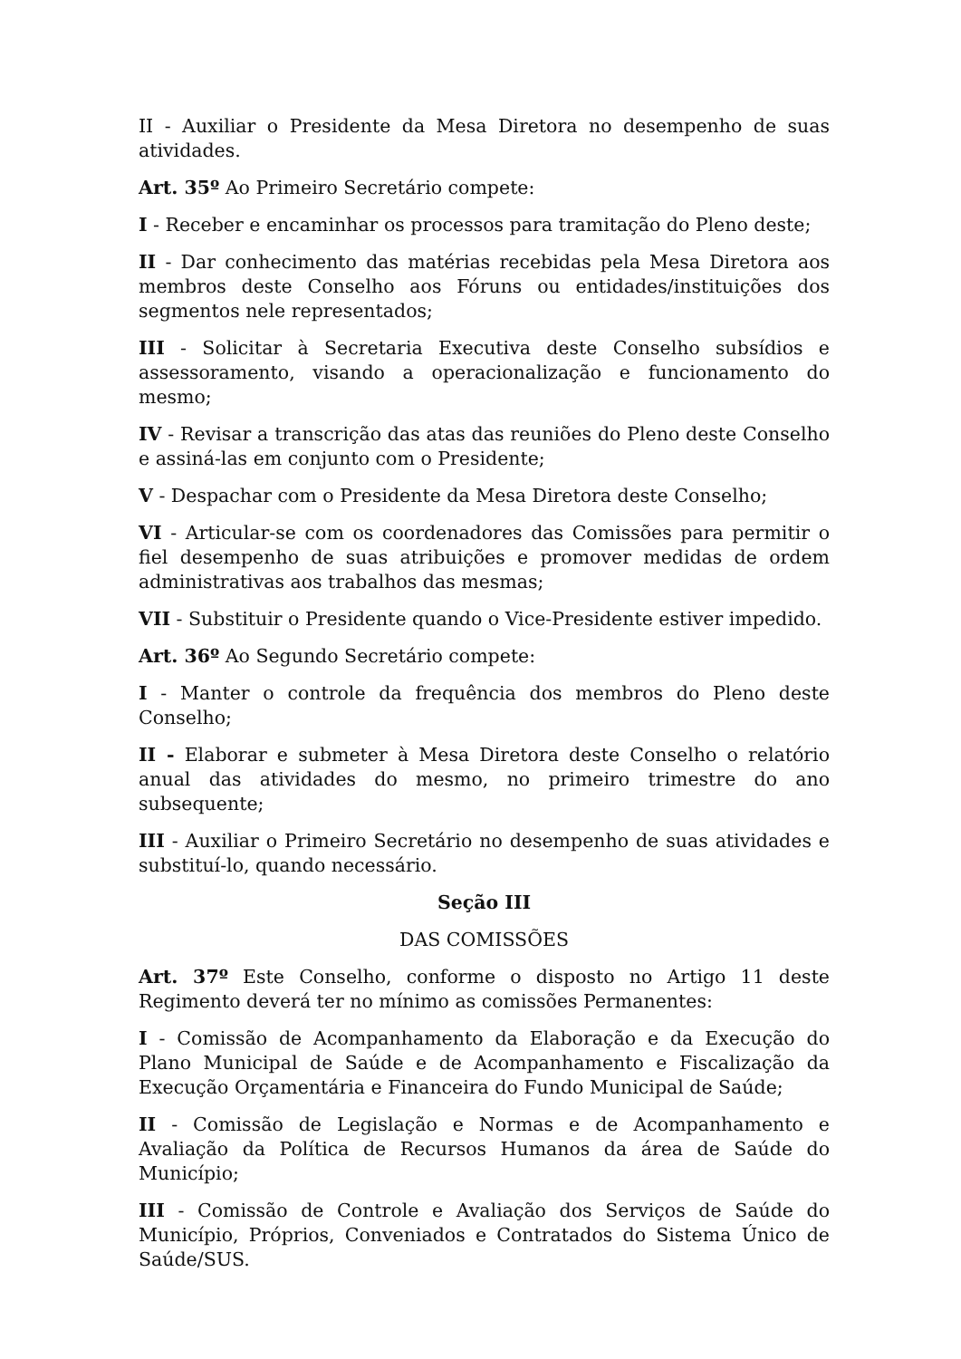II - Auxiliar o Presidente da Mesa Diretora no desempenho de suas atividades.
Art. 35º Ao Primeiro Secretário compete:
I - Receber e encaminhar os processos para tramitação do Pleno deste;
II - Dar conhecimento das matérias recebidas pela Mesa Diretora aos membros deste Conselho aos Fóruns ou entidades/instituições dos segmentos nele representados;
III - Solicitar à Secretaria Executiva deste Conselho subsídios e assessoramento, visando a operacionalização e funcionamento do mesmo;
IV - Revisar a transcrição das atas das reuniões do Pleno deste Conselho e assiná-las em conjunto com o Presidente;
V - Despachar com o Presidente da Mesa Diretora deste Conselho;
VI - Articular-se com os coordenadores das Comissões para permitir o fiel desempenho de suas atribuições e promover medidas de ordem administrativas aos trabalhos das mesmas;
VII - Substituir o Presidente quando o Vice-Presidente estiver impedido.
Art. 36º Ao Segundo Secretário compete:
I - Manter o controle da frequência dos membros do Pleno deste Conselho;
II - Elaborar e submeter à Mesa Diretora deste Conselho o relatório anual das atividades do mesmo, no primeiro trimestre do ano subsequente;
III - Auxiliar o Primeiro Secretário no desempenho de suas atividades e substituí-lo, quando necessário.
Seção III
DAS COMISSÕES
Art. 37º Este Conselho, conforme o disposto no Artigo 11 deste Regimento deverá ter no mínimo as comissões Permanentes:
I - Comissão de Acompanhamento da Elaboração e da Execução do Plano Municipal de Saúde e de Acompanhamento e Fiscalização da Execução Orçamentária e Financeira do Fundo Municipal de Saúde;
II - Comissão de Legislação e Normas e de Acompanhamento e Avaliação da Política de Recursos Humanos da área de Saúde do Município;
III - Comissão de Controle e Avaliação dos Serviços de Saúde do Município, Próprios, Conveniados e Contratados do Sistema Único de Saúde/SUS.